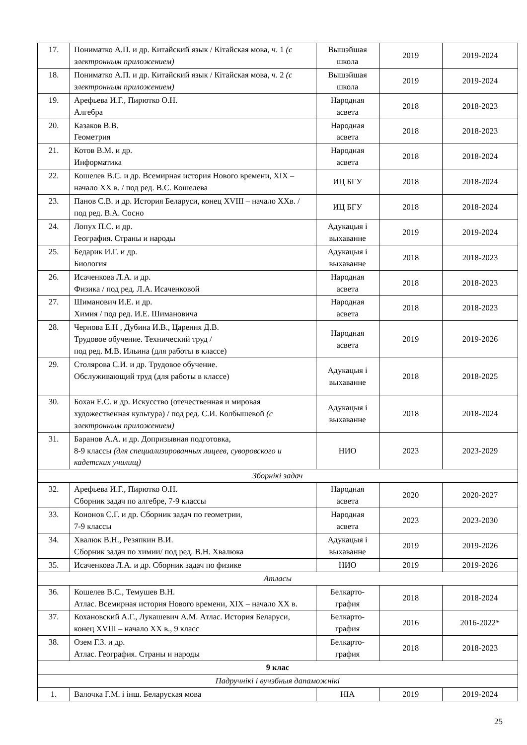| 17. | Пониматко А.П. и др. Китайский язык / Кітайская мова, ч. 1 (с электронным приложением) | Вышэйшая школа | 2019 | 2019-2024 |
| 18. | Пониматко А.П. и др. Китайский язык / Кітайская мова, ч. 2 (с электронным приложением) | Вышэйшая школа | 2019 | 2019-2024 |
| 19. | Арефьева И.Г., Пирютко О.Н. Алгебра | Народная асвета | 2018 | 2018-2023 |
| 20. | Казаков В.В. Геометрия | Народная асвета | 2018 | 2018-2023 |
| 21. | Котов В.М. и др. Информатика | Народная асвета | 2018 | 2018-2024 |
| 22. | Кошелев В.С. и др. Всемирная история Нового времени, XIX – начало XX в. / под ред. В.С. Кошелева | ИЦ БГУ | 2018 | 2018-2024 |
| 23. | Панов С.В. и др. История Беларуси, конец XVIII – начало XXв. / под ред. В.А. Сосно | ИЦ БГУ | 2018 | 2018-2024 |
| 24. | Лопух П.С. и др. География. Страны и народы | Адукацыя і выхаванне | 2019 | 2019-2024 |
| 25. | Бедарик И.Г. и др. Биология | Адукацыя і выхаванне | 2018 | 2018-2023 |
| 26. | Исаченкова Л.А. и др. Физика / под ред. Л.А. Исаченковой | Народная асвета | 2018 | 2018-2023 |
| 27. | Шиманович И.Е. и др. Химия / под ред. И.Е. Шимановича | Народная асвета | 2018 | 2018-2023 |
| 28. | Чернова Е.Н , Дубина И.В., Царення Д.В. Трудовое обучение. Технический труд / под ред. М.В. Ильина (для работы в классе) | Народная асвета | 2019 | 2019-2026 |
| 29. | Столярова С.И. и др. Трудовое обучение. Обслуживающий труд (для работы в классе) | Адукацыя і выхаванне | 2018 | 2018-2025 |
| 30. | Бохан Е.С. и др. Искусство (отечественная и мировая художественная культура) / под ред. С.И. Колбышевой (с электронным приложением) | Адукацыя і выхаванне | 2018 | 2018-2024 |
| 31. | Баранов А.А. и др. Допризывная подготовка, 8-9 классы (для специализированных лицеев, суворовского и кадетских училищ) | НИО | 2023 | 2023-2029 |
| Зборнікі задач | | | | |
| 32. | Арефьева И.Г., Пирютко О.Н. Сборник задач по алгебре, 7-9 классы | Народная асвета | 2020 | 2020-2027 |
| 33. | Кононов С.Г. и др. Сборник задач по геометрии, 7-9 классы | Народная асвета | 2023 | 2023-2030 |
| 34. | Хвалюк В.Н., Резяпкин В.И. Сборник задач по химии/ под ред. В.Н. Хвалюка | Адукацыя і выхаванне | 2019 | 2019-2026 |
| 35. | Исаченкова Л.А. и др. Сборник задач по физике | НИО | 2019 | 2019-2026 |
| Атласы | | | | |
| 36. | Кошелев В.С., Темушев В.Н. Атлас. Всемирная история Нового времени, XIX – начало XX в. | Белкарто-графия | 2018 | 2018-2024 |
| 37. | Кохановский А.Г., Лукашевич А.М. Атлас. История Беларуси, конец XVIII – начало XX в., 9 класс | Белкарто-графия | 2016 | 2016-2022* |
| 38. | Озем Г.З. и др. Атлас. География. Страны и народы | Белкарто-графия | 2018 | 2018-2023 |
| 9 клас | | | | |
| Падручнікі і вучэбныя дапаможнікі | | | | |
| 1. | Валочка Г.М. і інш. Беларуская мова | НІА | 2019 | 2019-2024 |
25